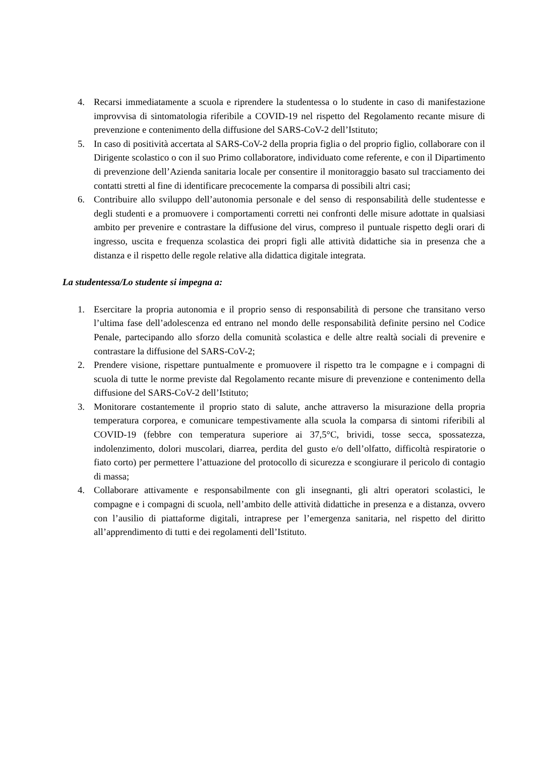4. Recarsi immediatamente a scuola e riprendere la studentessa o lo studente in caso di manifestazione improvvisa di sintomatologia riferibile a COVID-19 nel rispetto del Regolamento recante misure di prevenzione e contenimento della diffusione del SARS-CoV-2 dell’Istituto;
5. In caso di positività accertata al SARS-CoV-2 della propria figlia o del proprio figlio, collaborare con il Dirigente scolastico o con il suo Primo collaboratore, individuato come referente, e con il Dipartimento di prevenzione dell’Azienda sanitaria locale per consentire il monitoraggio basato sul tracciamento dei contatti stretti al fine di identificare precocemente la comparsa di possibili altri casi;
6. Contribuire allo sviluppo dell’autonomia personale e del senso di responsabilità delle studentesse e degli studenti e a promuovere i comportamenti corretti nei confronti delle misure adottate in qualsiasi ambito per prevenire e contrastare la diffusione del virus, compreso il puntuale rispetto degli orari di ingresso, uscita e frequenza scolastica dei propri figli alle attività didattiche sia in presenza che a distanza e il rispetto delle regole relative alla didattica digitale integrata.
La studentessa/Lo studente si impegna a:
1. Esercitare la propria autonomia e il proprio senso di responsabilità di persone che transitano verso l’ultima fase dell’adolescenza ed entrano nel mondo delle responsabilità definite persino nel Codice Penale, partecipando allo sforzo della comunità scolastica e delle altre realtà sociali di prevenire e contrastare la diffusione del SARS-CoV-2;
2. Prendere visione, rispettare puntualmente e promuovere il rispetto tra le compagne e i compagni di scuola di tutte le norme previste dal Regolamento recante misure di prevenzione e contenimento della diffusione del SARS-CoV-2 dell’Istituto;
3. Monitorare costantemente il proprio stato di salute, anche attraverso la misurazione della propria temperatura corporea, e comunicare tempestivamente alla scuola la comparsa di sintomi riferibili al COVID-19 (febbre con temperatura superiore ai 37,5°C, brividi, tosse secca, spossatezza, indolenzimento, dolori muscolari, diarrea, perdita del gusto e/o dell’olfatto, difficoltà respiratorie o fiato corto) per permettere l’attuazione del protocollo di sicurezza e scongiurare il pericolo di contagio di massa;
4. Collaborare attivamente e responsabilmente con gli insegnanti, gli altri operatori scolastici, le compagne e i compagni di scuola, nell’ambito delle attività didattiche in presenza e a distanza, ovvero con l’ausilio di piattaforme digitali, intraprese per l’emergenza sanitaria, nel rispetto del diritto all’apprendimento di tutti e dei regolamenti dell’Istituto.